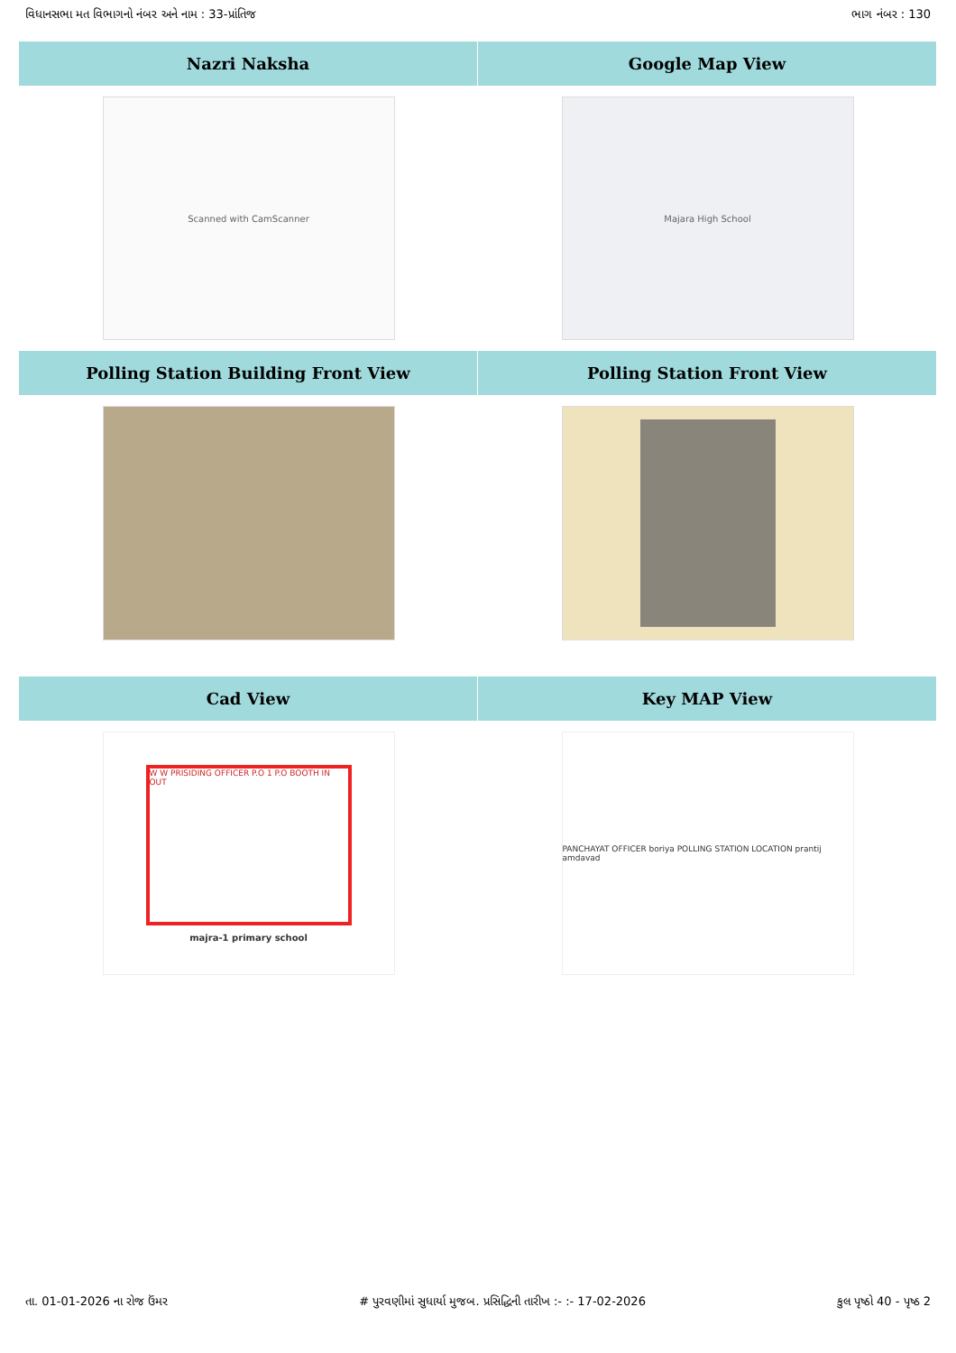વિધાનસભા મત વિભાગનો નંબર અને નામ : 33-પ્રાંતિજ ભાગ નંબર : 130
Nazri Naksha
Google Map View
Scanned with CamScanner
Majara High School
Polling Station Building Front View
Polling Station Front View
Cad View
Key MAP View
W W PRISIDING OFFICER P.O 1 P.O BOOTH IN OUT
majra-1 primary school
PANCHAYAT OFFICER boriya POLLING STATION LOCATION prantij amdavad
તા. 01-01-2026 ના રોજ ઉંમર # પુરવણીમાં સુધાર્યા મુજબ. પ્રસિદ્ધિની તારીખ :- :- 17-02-2026 કુલ પૃષ્ઠો 40 - પૃષ્ઠ 2